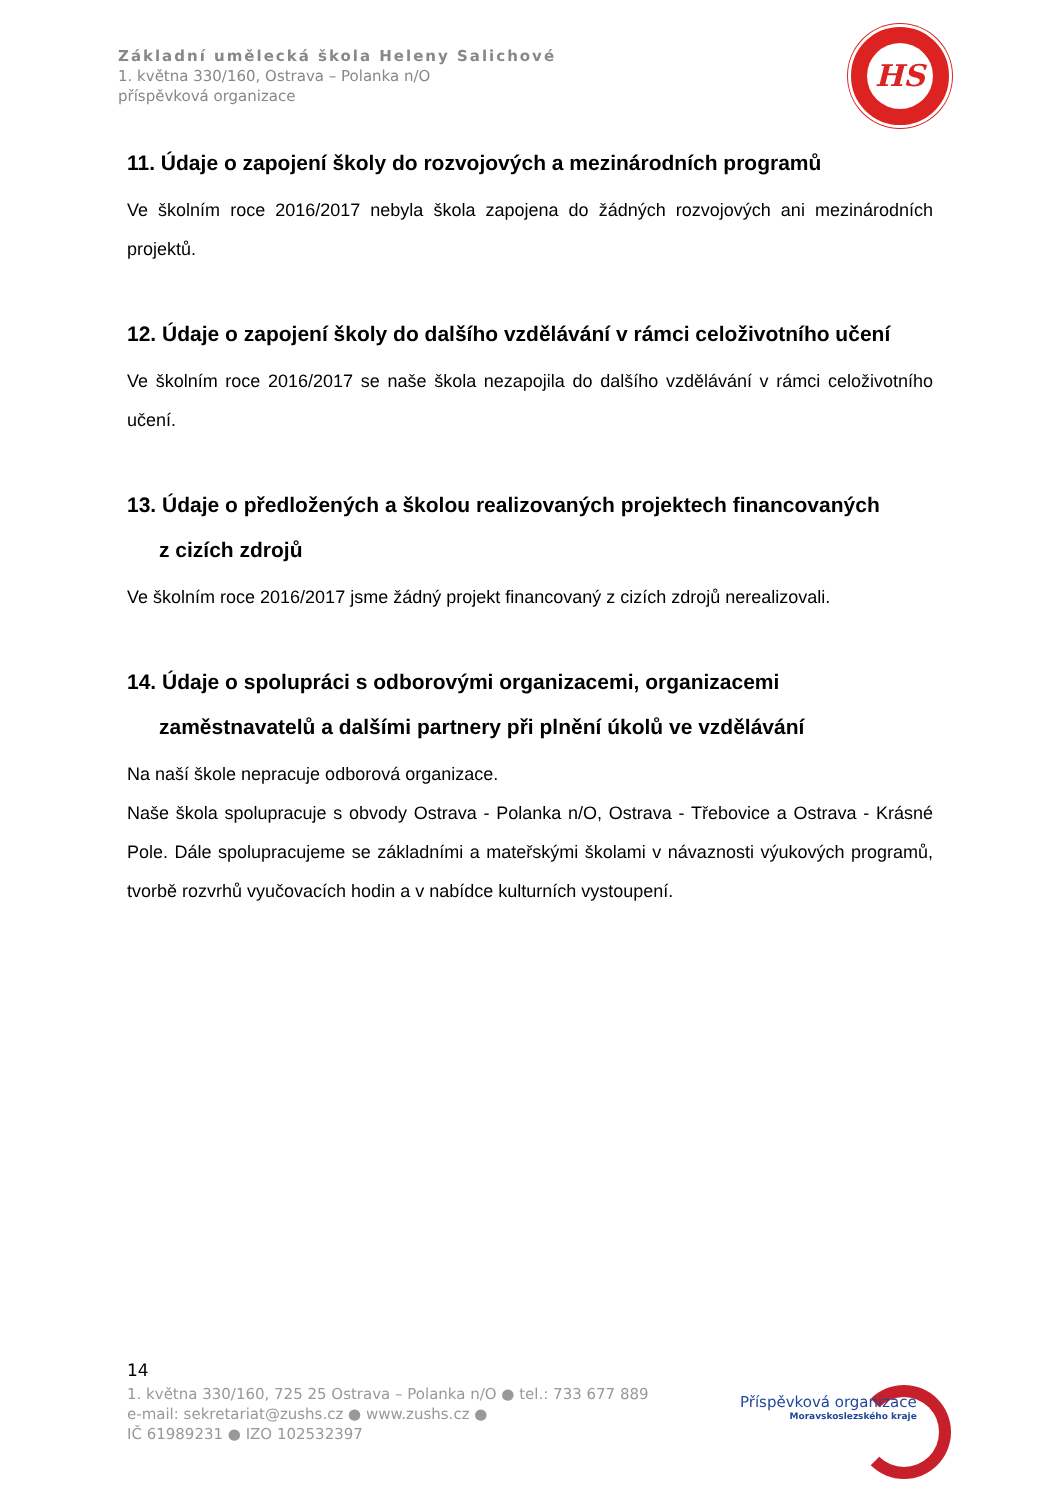Základní umělecká škola Heleny Salichové
1. května 330/160, Ostrava – Polanka n/O
příspěvková organizace
HS
11. Údaje o zapojení školy do rozvojových a mezinárodních programů
Ve školním roce 2016/2017 nebyla škola zapojena do žádných rozvojových ani mezinárodních projektů.
12. Údaje o zapojení školy do dalšího vzdělávání v rámci celoživotního učení
Ve školním roce 2016/2017 se naše škola nezapojila do dalšího vzdělávání v rámci celoživotního učení.
13. Údaje o předložených a školou realizovaných projektech financovaných
z cizích zdrojů
Ve školním roce 2016/2017 jsme žádný projekt financovaný z cizích zdrojů nerealizovali.
14. Údaje o spolupráci s odborovými organizacemi, organizacemi
zaměstnavatelů a dalšími partnery při plnění úkolů ve vzdělávání
Na naší škole nepracuje odborová organizace.
Naše škola spolupracuje s obvody Ostrava - Polanka n/O, Ostrava - Třebovice a Ostrava - Krásné Pole. Dále spolupracujeme se základními a mateřskými školami v návaznosti výukových programů, tvorbě rozvrhů vyučovacích hodin a v nabídce kulturních vystoupení.
14
1. května 330/160, 725 25 Ostrava – Polanka n/O ● tel.: 733 677 889
e-mail: sekretariat@zushs.cz ● www.zushs.cz ●
IČ 61989231 ● IZO 102532397
Příspěvková organizace
Moravskoslezského kraje